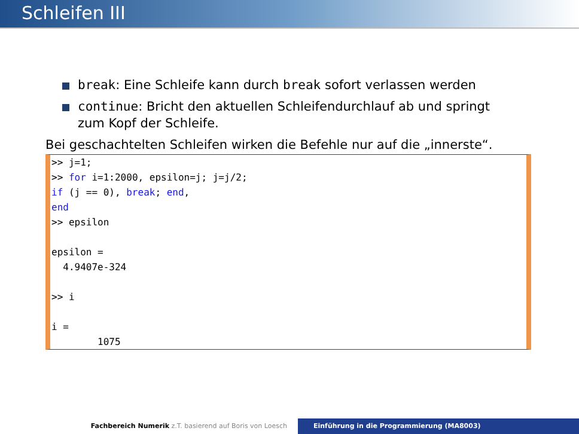Schleifen III
break: Eine Schleife kann durch break sofort verlassen werden
continue: Bricht den aktuellen Schleifendurchlauf ab und springt zum Kopf der Schleife.
Bei geschachtelten Schleifen wirken die Befehle nur auf die „innerste“.
>> j=1;
>> for i=1:2000, epsilon=j; j=j/2;
if (j == 0), break; end,
end
>> epsilon

epsilon =
  4.9407e-324

>> i

i =
        1075
Fachbereich Numerik z.T. basierend auf Boris von Loesch Einführung in die Programmierung (MA8003)